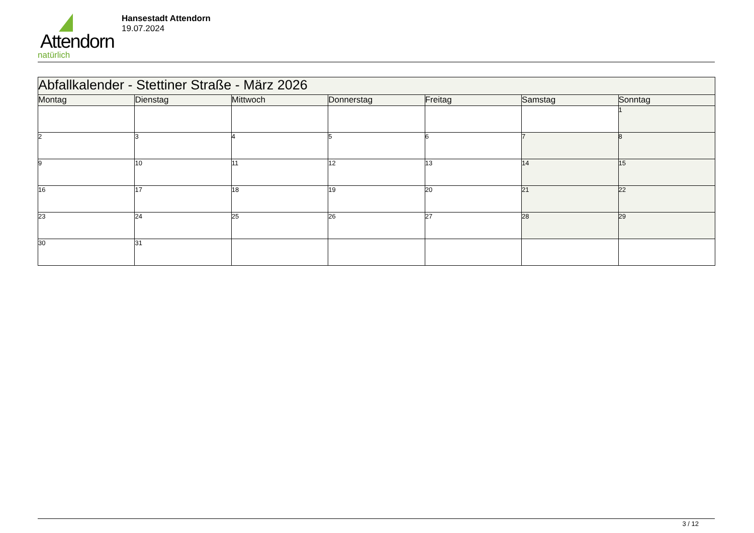Attendorn
natürlich
Hansestadt Attendorn
19.07.2024
| Abfallkalender - Stettiner Straße - März 2026 | | | | | | |
| Montag | Dienstag | Mittwoch | Donnerstag | Freitag | Samstag | Sonntag |
| | | | | | | 1 |
| 2 | 3 | 4 | 5 | 6 | 7 | 8 |
| 9 | 10 | 11 | 12 | 13 | 14 | 15 |
| 16 | 17 | 18 | 19 | 20 | 21 | 22 |
| 23 | 24 | 25 | 26 | 27 | 28 | 29 |
| 30 | 31 | | | | | |
3 / 12